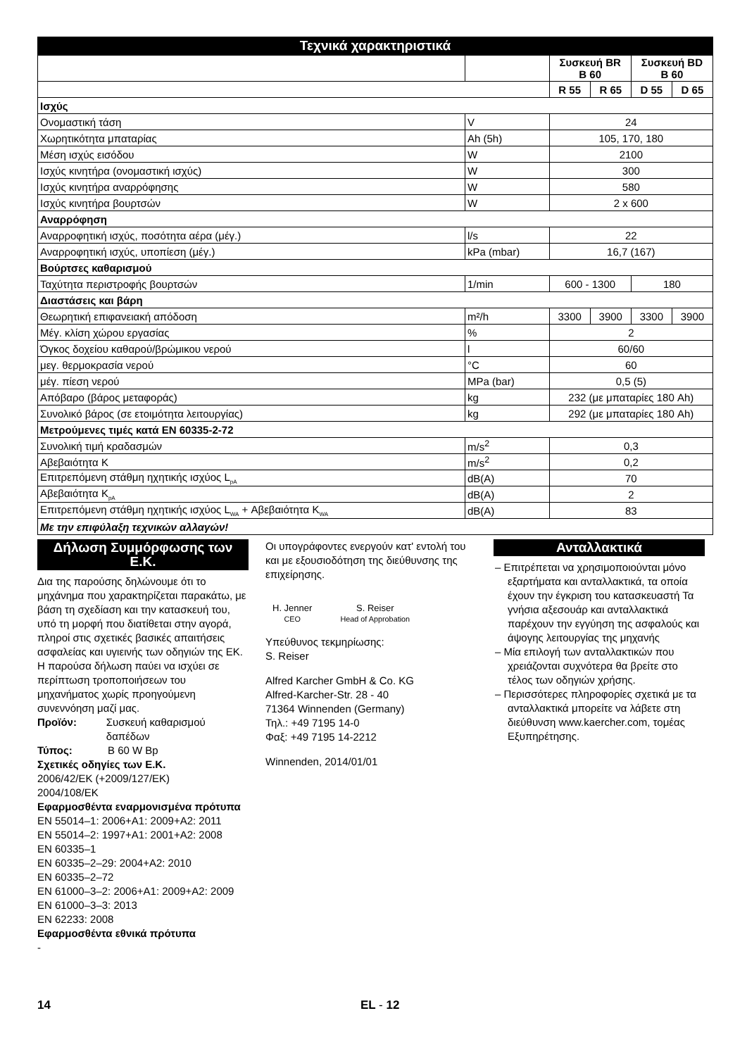Τεχνικά χαρακτηριστικά
| | | | Συσκευή BR B 60 | | Συσκευή BD B 60 | |
| | | | R 55 | R 65 | D 55 | D 65 |
| Ισχύς | | | | | | |
| Ονομαστική τάση | V | | 24 | | | |
| Χωρητικότητα μπαταρίας | Ah (5h) | | 105, 170, 180 | | | |
| Μέση ισχύς εισόδου | W | | 2100 | | | |
| Ισχύς κινητήρα (ονομαστική ισχύς) | W | | 300 | | | |
| Ισχύς κινητήρα αναρρόφησης | W | | 580 | | | |
| Ισχύς κινητήρα βουρτσών | W | | 2 x 600 | | | |
| Αναρρόφηση | | | | | | |
| Αναρροφητική ισχύς, ποσότητα αέρα (μέγ.) | l/s | | 22 | | | |
| Αναρροφητική ισχύς, υποπίεση (μέγ.) | kPa (mbar) | | 16,7 (167) | | | |
| Βούρτσες καθαρισμού | | | | | | |
| Ταχύτητα περιστροφής βουρτσών | 1/min | | 600 - 1300 | | 180 | |
| Διαστάσεις και βάρη | | | | | | |
| Θεωρητική επιφανειακή απόδοση | m²/h | | 3300 | 3900 | 3300 | 3900 |
| Μέγ. κλίση χώρου εργασίας | % | | 2 | | | |
| Όγκος δοχείου καθαρού/βρώμικου νερού | l | | 60/60 | | | |
| μεγ. θερμοκρασία νερού | °C | | 60 | | | |
| μέγ. πίεση νερού | MPa (bar) | | 0,5 (5) | | | |
| Απόβαρο (βάρος μεταφοράς) | kg | | 232 (με μπαταρίες 180 Ah) | | | |
| Συνολικό βάρος (σε ετοιμότητα λειτουργίας) | kg | | 292 (με μπαταρίες 180 Ah) | | | |
| Μετρούμενες τιμές κατά EN 60335-2-72 | | | | | | |
| Συνολική τιμή κραδασμών | m/s<sup>2</sup> | | 0,3 | | | |
| Αβεβαιότητα K | m/s<sup>2</sup> | | 0,2 | | | |
| Επιτρεπόμενη στάθμη ηχητικής ισχύος L<sub>pA</sub> | dB(A) | | 70 | | | |
| Αβεβαιότητα K<sub>pA</sub> | dB(A) | | 2 | | | |
| Επιτρεπόμενη στάθμη ηχητικής ισχύος L<sub>WA</sub> + Αβεβαιότητα K<sub>WA</sub> | dB(A) | | 83 | | | |
| Με την επιφύλαξη τεχνικών αλλαγών! | | | | | | |
Δήλωση Συμμόρφωσης των Ε.Κ.
Δια της παρούσης δηλώνουμε ότι το μηχάνημα που χαρακτηρίζεται παρακάτω, με βάση τη σχεδίαση και την κατασκευή του, υπό τη μορφή που διατίθεται στην αγορά, πληροί στις σχετικές βασικές απαιτήσεις ασφαλείας και υγιεινής των οδηγιών της ΕΚ. Η παρούσα δήλωση παύει να ισχύει σε περίπτωση τροποποιήσεων του μηχανήματος χωρίς προηγούμενη συνεννόηση μαζί μας.
Προϊόν: Συσκευή καθαρισμού δαπέδων
Τύπος: B 60 W Bp
Σχετικές οδηγίες των Ε.Κ.
2006/42/ΕΚ (+2009/127/ΕΚ)
2004/108/ΕΚ
Εφαρμοσθέντα εναρμονισμένα πρότυπα
EN 55014–1: 2006+A1: 2009+A2: 2011
EN 55014–2: 1997+A1: 2001+A2: 2008
EN 60335–1
EN 60335–2–29: 2004+A2: 2010
EN 60335–2–72
EN 61000–3–2: 2006+A1: 2009+A2: 2009
EN 61000–3–3: 2013
EN 62233: 2008
Εφαρμοσθέντα εθνικά πρότυπα
-
Οι υπογράφοντες ενεργούν κατ' εντολή του και με εξουσιοδότηση της διεύθυνσης της επιχείρησης.
H. Jenner
CEO
S. Reiser
Head of Approbation
Υπεύθυνος τεκμηρίωσης:
S. Reiser
Alfred Karcher GmbH & Co. KG
Alfred-Karcher-Str. 28 - 40
71364 Winnenden (Germany)
Τηλ.: +49 7195 14-0
Φαξ: +49 7195 14-2212
Winnenden, 2014/01/01
Ανταλλακτικά
– Επιτρέπεται να χρησιμοποιούνται μόνο εξαρτήματα και ανταλλακτικά, τα οποία έχουν την έγκριση του κατασκευαστή Τα γνήσια αξεσουάρ και ανταλλακτικά παρέχουν την εγγύηση της ασφαλούς και άψογης λειτουργίας της μηχανής
– Μία επιλογή των ανταλλακτικών που χρειάζονται συχνότερα θα βρείτε στο τέλος των οδηγιών χρήσης.
– Περισσότερες πληροφορίες σχετικά με τα ανταλλακτικά μπορείτε να λάβετε στη διεύθυνση www.kaercher.com, τομέας Εξυπηρέτησης.
14 EL - 12